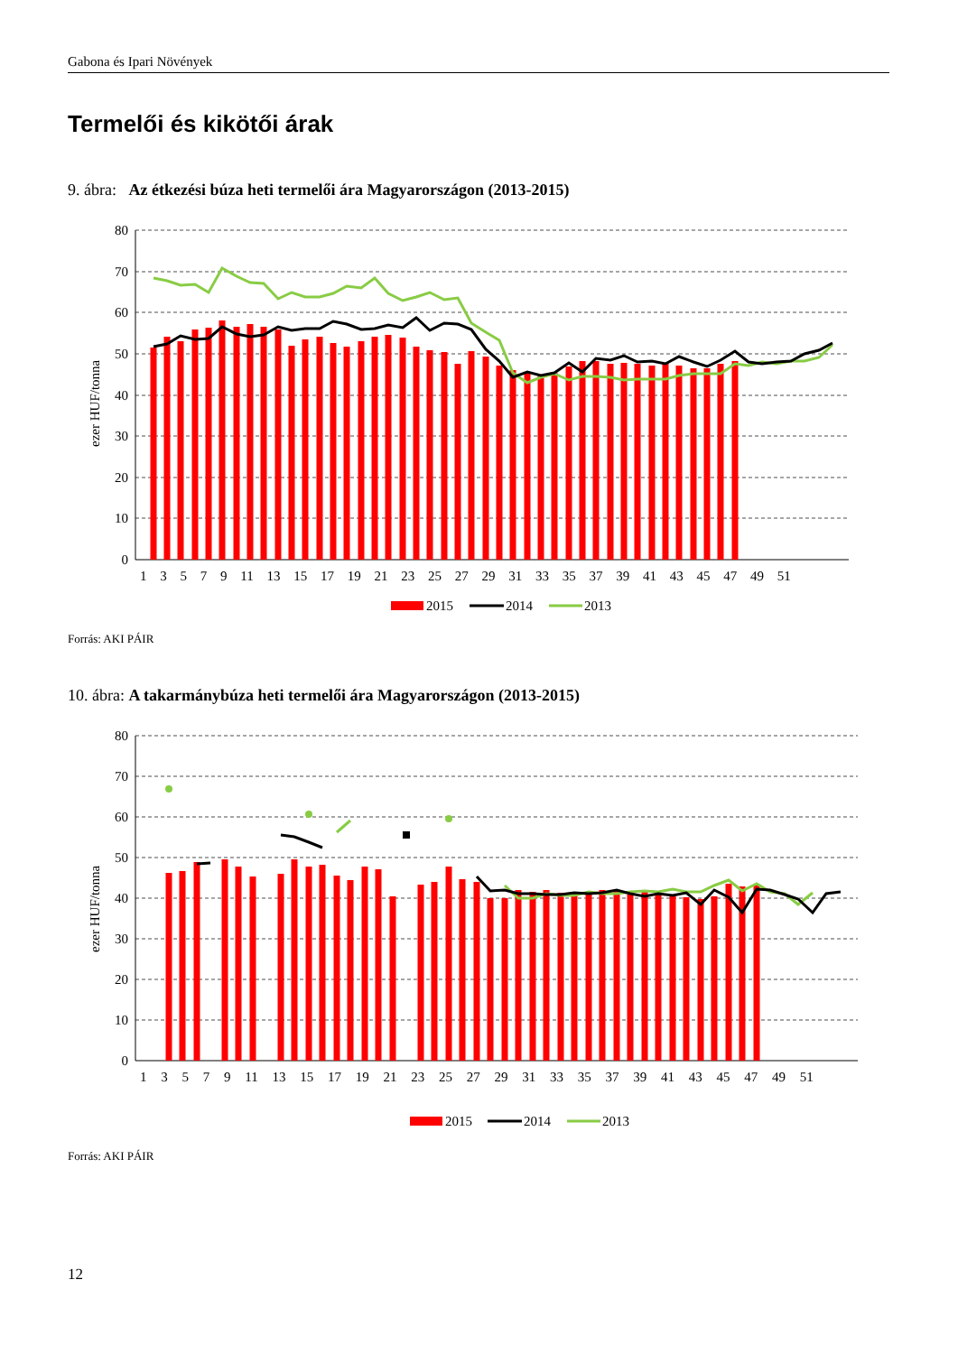Gabona és Ipari Növények
Termelői és kikötői árak
9. ábra: Az étkezési búza heti termelői ára Magyarországon (2013-2015)
80
70
60
50
40
30
20
10
0
ezer HUF/tonna
1 3 5 7 9 11 13 15 17 19 21 23 25 27 29 31 33 35 37 39 41 43 45 47 49 51
2015
2014
2013
Forrás: AKI PÁIR
10. ábra: A takarmánybúza heti termelői ára Magyarországon (2013-2015)
80
70
60
50
40
30
20
10
0
ezer HUF/tonna
1 3 5 7 9 11 13 15 17 19 21 23 25 27 29 31 33 35 37 39 41 43 45 47 49 51
2015
2014
2013
Forrás: AKI PÁIR
12